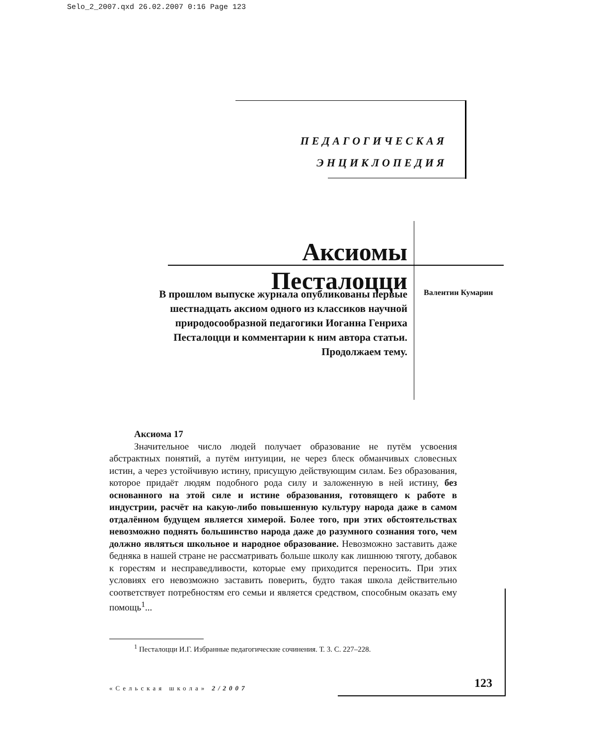Selo_2_2007.qxd 26.02.2007 0:16 Page 123
ПЕДАГОГИЧЕСКАЯ
ЭНЦИКЛОПЕДИЯ
Аксиомы Песталоцци
В прошлом выпуске журнала опубликованы первые шестнадцать аксиом одного из классиков научной природосообразной педагогики Иоганна Генриха Песталоцци и комментарии к ним автора статьи. Продолжаем тему.
Валентин Кумарин
Аксиома 17
Значительное число людей получает образование не путём усвоения абстрактных понятий, а путём интуиции, не через блеск обманчивых словесных истин, а через устойчивую истину, присущую действующим силам. Без образования, которое придаёт людям подобного рода силу и заложенную в ней истину, без основанного на этой силе и истине образования, готовящего к работе в индустрии, расчёт на какую-либо повышенную культуру народа даже в самом отдалённом будущем является химерой. Более того, при этих обстоятельствах невозможно поднять большинство народа даже до разумного сознания того, чем должно являться школьное и народное образование. Невозможно заставить даже бедняка в нашей стране не рассматривать больше школу как лишнюю тяготу, добавок к горестям и несправедливости, которые ему приходится переносить. При этих условиях его невозможно заставить поверить, будто такая школа действительно соответствует потребностям его семьи и является средством, способным оказать ему помощь<sup>1</sup>...
<sup>1</sup> Песталоцци И.Г. Избранные педагогические сочинения. Т. 3. С. 227–228.
«Сельская школа» 2/2007 123